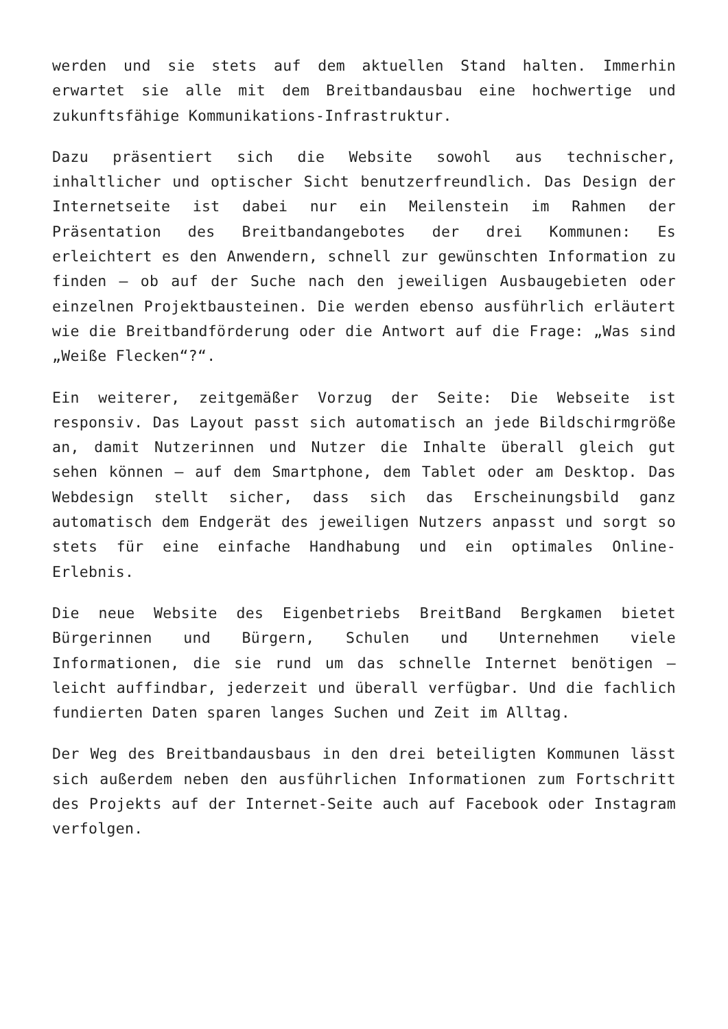werden und sie stets auf dem aktuellen Stand halten. Immerhin erwartet sie alle mit dem Breitbandausbau eine hochwertige und zukunftsfähige Kommunikations-Infrastruktur.
Dazu präsentiert sich die Website sowohl aus technischer, inhaltlicher und optischer Sicht benutzerfreundlich. Das Design der Internetseite ist dabei nur ein Meilenstein im Rahmen der Präsentation des Breitbandangebotes der drei Kommunen: Es erleichtert es den Anwendern, schnell zur gewünschten Information zu finden – ob auf der Suche nach den jeweiligen Ausbaugebieten oder einzelnen Projektbausteinen. Die werden ebenso ausführlich erläutert wie die Breitbandförderung oder die Antwort auf die Frage: „Was sind „Weiße Flecken“?“.
Ein weiterer, zeitgemäßer Vorzug der Seite: Die Webseite ist responsiv. Das Layout passt sich automatisch an jede Bildschirmgröße an, damit Nutzerinnen und Nutzer die Inhalte überall gleich gut sehen können – auf dem Smartphone, dem Tablet oder am Desktop. Das Webdesign stellt sicher, dass sich das Erscheinungsbild ganz automatisch dem Endgerät des jeweiligen Nutzers anpasst und sorgt so stets für eine einfache Handhabung und ein optimales Online-Erlebnis.
Die neue Website des Eigenbetriebs BreitBand Bergkamen bietet Bürgerinnen und Bürgern, Schulen und Unternehmen viele Informationen, die sie rund um das schnelle Internet benötigen – leicht auffindbar, jederzeit und überall verfügbar. Und die fachlich fundierten Daten sparen langes Suchen und Zeit im Alltag.
Der Weg des Breitbandausbaus in den drei beteiligten Kommunen lässt sich außerdem neben den ausführlichen Informationen zum Fortschritt des Projekts auf der Internet-Seite auch auf Facebook oder Instagram verfolgen.